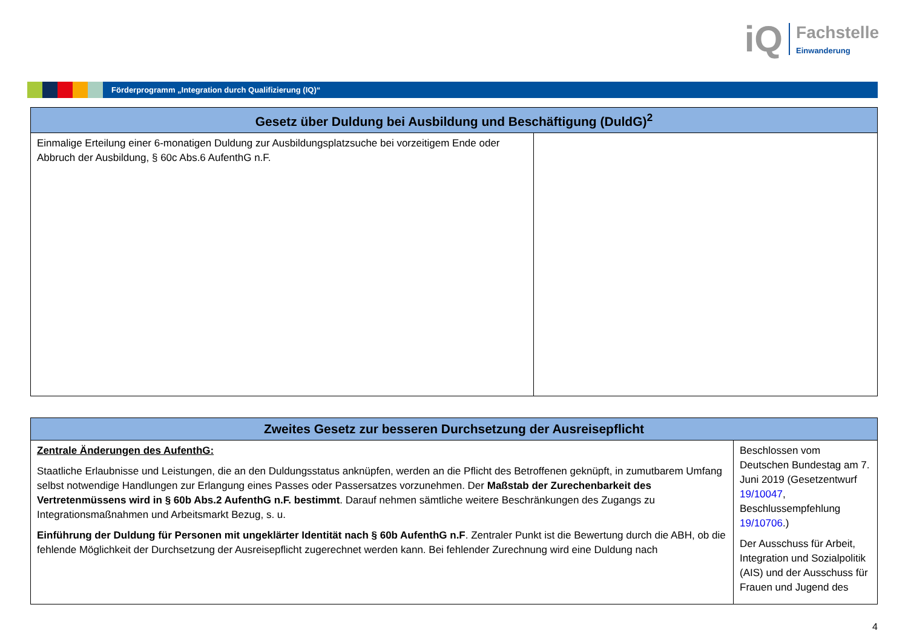iQ
Fachstelle
Einwanderung
Förderprogramm „Integration durch Qualifizierung (IQ)“
| Gesetz über Duldung bei Ausbildung und Beschäftigung (DuldG)<sup>2</sup> | |
| --- | --- |
| Einmalige Erteilung einer 6-monatigen Duldung zur Ausbildungsplatzsuche bei vorzeitigem Ende oder Abbruch der Ausbildung, § 60c Abs.6 AufenthG n.F. | |
| Zweites Gesetz zur besseren Durchsetzung der Ausreisepflicht | |
| --- | --- |
| Zentrale Änderungen des AufenthG: Staatliche Erlaubnisse und Leistungen, die an den Duldungsstatus anknüpfen, werden an die Pflicht des Betroffenen geknüpft, in zumutbarem Umfang selbst notwendige Handlungen zur Erlangung eines Passes oder Passersatzes vorzunehmen. Der Maßstab der Zurechenbarkeit des Vertretenmüssens wird in § 60b Abs.2 AufenthG n.F. bestimmt . Darauf nehmen sämtliche weitere Beschränkungen des Zugangs zu Integrationsmaßnahmen und Arbeitsmarkt Bezug, s. u. Einführung der Duldung für Personen mit ungeklärter Identität nach § 60b AufenthG n.F . Zentraler Punkt ist die Bewertung durch die ABH, ob die fehlende Möglichkeit der Durchsetzung der Ausreisepflicht zugerechnet werden kann. Bei fehlender Zurechnung wird eine Duldung nach | Beschlossen vom Deutschen Bundestag am 7. Juni 2019 (Gesetzentwurf 19/10047 , Beschlussempfehlung 19/10706 .) Der Ausschuss für Arbeit, Integration und Sozialpolitik (AIS) und der Ausschuss für Frauen und Jugend des |
4